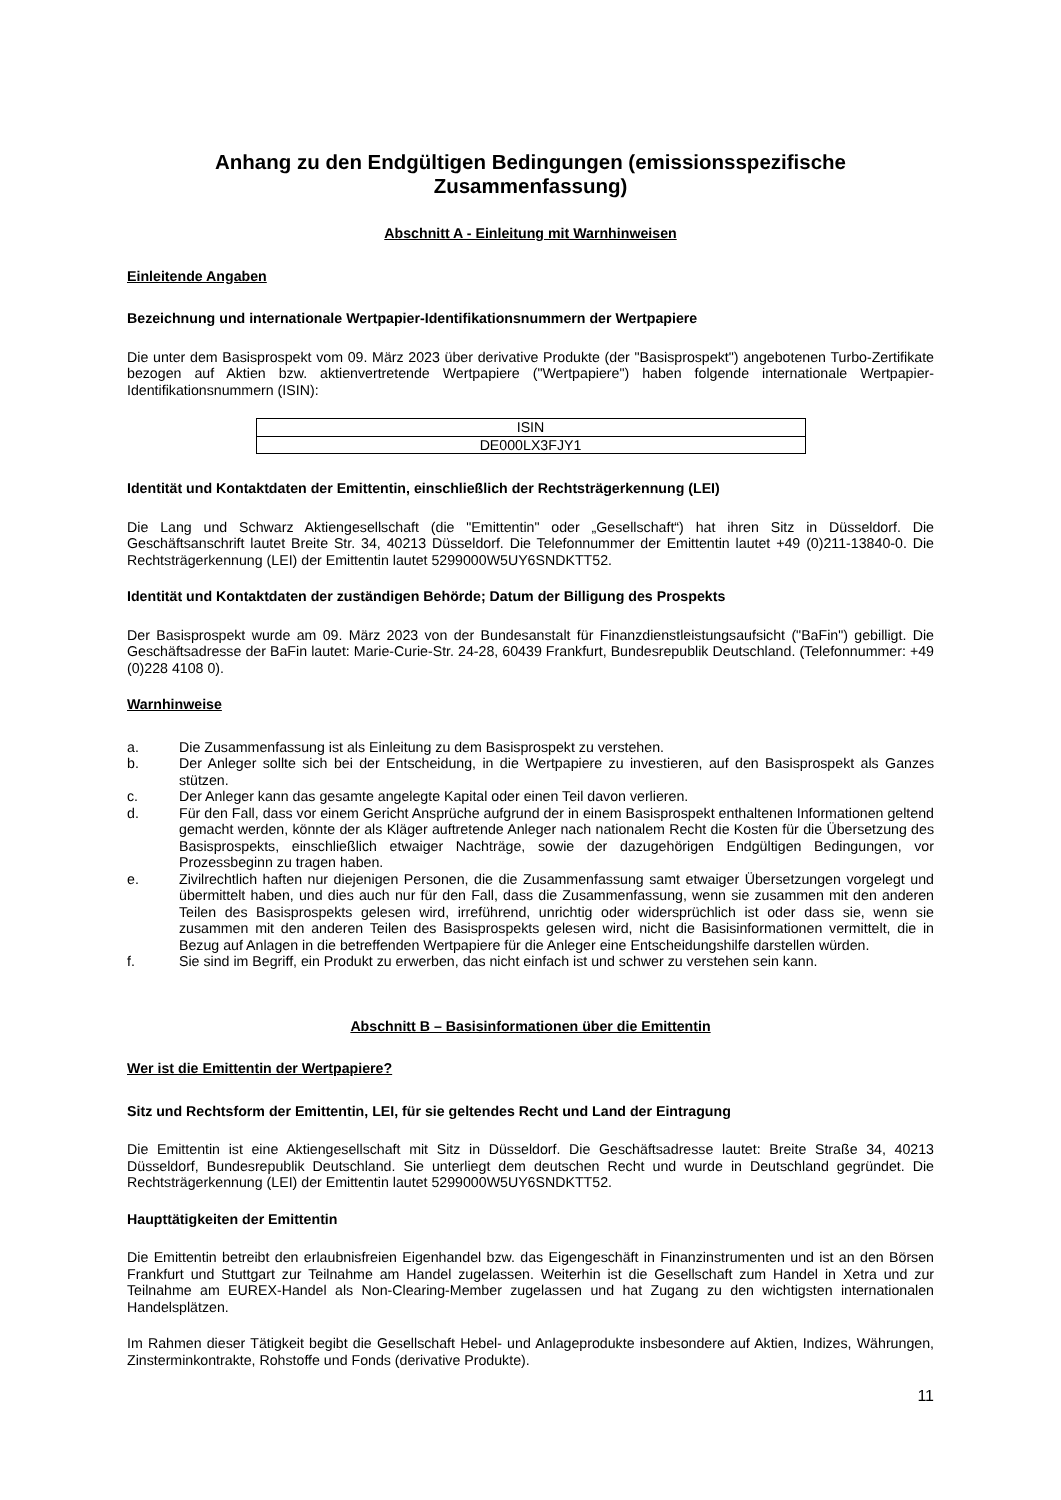Anhang zu den Endgültigen Bedingungen (emissionsspezifische Zusammenfassung)
Abschnitt A - Einleitung mit Warnhinweisen
Einleitende Angaben
Bezeichnung und internationale Wertpapier-Identifikationsnummern der Wertpapiere
Die unter dem Basisprospekt vom 09. März 2023 über derivative Produkte (der "Basisprospekt") angebotenen Turbo-Zertifikate bezogen auf Aktien bzw. aktienvertretende Wertpapiere ("Wertpapiere") haben folgende internationale Wertpapier-Identifikationsnummern (ISIN):
| ISIN |
| --- |
| DE000LX3FJY1 |
Identität und Kontaktdaten der Emittentin, einschließlich der Rechtsträgerkennung (LEI)
Die Lang und Schwarz Aktiengesellschaft (die "Emittentin" oder „Gesellschaft“) hat ihren Sitz in Düsseldorf. Die Geschäftsanschrift lautet Breite Str. 34, 40213 Düsseldorf. Die Telefonnummer der Emittentin lautet +49 (0)211-13840-0. Die Rechtsträgerkennung (LEI) der Emittentin lautet 5299000W5UY6SNDKTT52.
Identität und Kontaktdaten der zuständigen Behörde; Datum der Billigung des Prospekts
Der Basisprospekt wurde am 09. März 2023 von der Bundesanstalt für Finanzdienstleistungsaufsicht ("BaFin") gebilligt. Die Geschäftsadresse der BaFin lautet: Marie-Curie-Str. 24-28, 60439 Frankfurt, Bundesrepublik Deutschland. (Telefonnummer: +49 (0)228 4108 0).
Warnhinweise
a. Die Zusammenfassung ist als Einleitung zu dem Basisprospekt zu verstehen.
b. Der Anleger sollte sich bei der Entscheidung, in die Wertpapiere zu investieren, auf den Basisprospekt als Ganzes stützen.
c. Der Anleger kann das gesamte angelegte Kapital oder einen Teil davon verlieren.
d. Für den Fall, dass vor einem Gericht Ansprüche aufgrund der in einem Basisprospekt enthaltenen Informationen geltend gemacht werden, könnte der als Kläger auftretende Anleger nach nationalem Recht die Kosten für die Übersetzung des Basisprospekts, einschließlich etwaiger Nachträge, sowie der dazugehörigen Endgültigen Bedingungen, vor Prozessbeginn zu tragen haben.
e. Zivilrechtlich haften nur diejenigen Personen, die die Zusammenfassung samt etwaiger Übersetzungen vorgelegt und übermittelt haben, und dies auch nur für den Fall, dass die Zusammenfassung, wenn sie zusammen mit den anderen Teilen des Basisprospekts gelesen wird, irreführend, unrichtig oder widersprüchlich ist oder dass sie, wenn sie zusammen mit den anderen Teilen des Basisprospekts gelesen wird, nicht die Basisinformationen vermittelt, die in Bezug auf Anlagen in die betreffenden Wertpapiere für die Anleger eine Entscheidungshilfe darstellen würden.
f. Sie sind im Begriff, ein Produkt zu erwerben, das nicht einfach ist und schwer zu verstehen sein kann.
Abschnitt B – Basisinformationen über die Emittentin
Wer ist die Emittentin der Wertpapiere?
Sitz und Rechtsform der Emittentin, LEI, für sie geltendes Recht und Land der Eintragung
Die Emittentin ist eine Aktiengesellschaft mit Sitz in Düsseldorf. Die Geschäftsadresse lautet: Breite Straße 34, 40213 Düsseldorf, Bundesrepublik Deutschland. Sie unterliegt dem deutschen Recht und wurde in Deutschland gegründet. Die Rechtsträgerkennung (LEI) der Emittentin lautet 5299000W5UY6SNDKTT52.
Haupttätigkeiten der Emittentin
Die Emittentin betreibt den erlaubnisfreien Eigenhandel bzw. das Eigengeschäft in Finanzinstrumenten und ist an den Börsen Frankfurt und Stuttgart zur Teilnahme am Handel zugelassen. Weiterhin ist die Gesellschaft zum Handel in Xetra und zur Teilnahme am EUREX-Handel als Non-Clearing-Member zugelassen und hat Zugang zu den wichtigsten internationalen Handelsplätzen.
Im Rahmen dieser Tätigkeit begibt die Gesellschaft Hebel- und Anlageprodukte insbesondere auf Aktien, Indizes, Währungen, Zinsterminkontrakte, Rohstoffe und Fonds (derivative Produkte).
11